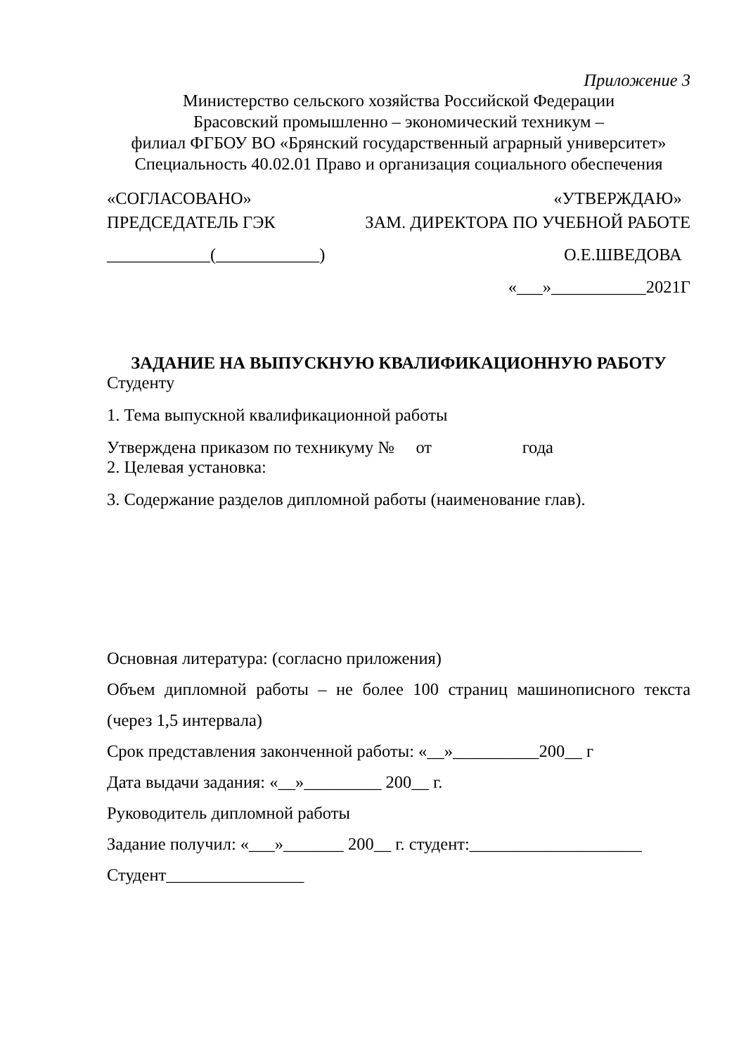Приложение 3
Министерство сельского хозяйства Российской Федерации
Брасовский промышленно – экономический техникум –
филиал ФГБОУ ВО «Брянский государственный аграрный университет»
Специальность 40.02.01 Право и организация социального обеспечения
«СОГЛАСОВАНО» «УТВЕРЖДАЮ»
ПРЕДСЕДАТЕЛЬ ГЭК ЗАМ. ДИРЕКТОРА ПО УЧЕБНОЙ РАБОТЕ
____________(____________) О.Е.ШВЕДОВА
«___»___________2021Г
ЗАДАНИЕ НА ВЫПУСКНУЮ КВАЛИФИКАЦИОННУЮ РАБОТУ
Студенту
1. Тема выпускной квалификационной работы
Утверждена приказом по техникуму № от года
2. Целевая установка:
3. Содержание разделов дипломной работы (наименование глав).
Основная литература: (согласно приложения)
Объем дипломной работы – не более 100 страниц машинописного текста
(через 1,5 интервала)
Срок представления законченной работы: «__»__________200__ г
Дата выдачи задания: «__»_________ 200__ г.
Руководитель дипломной работы
Задание получил: «___»_______ 200__ г. студент:____________________
Студент________________